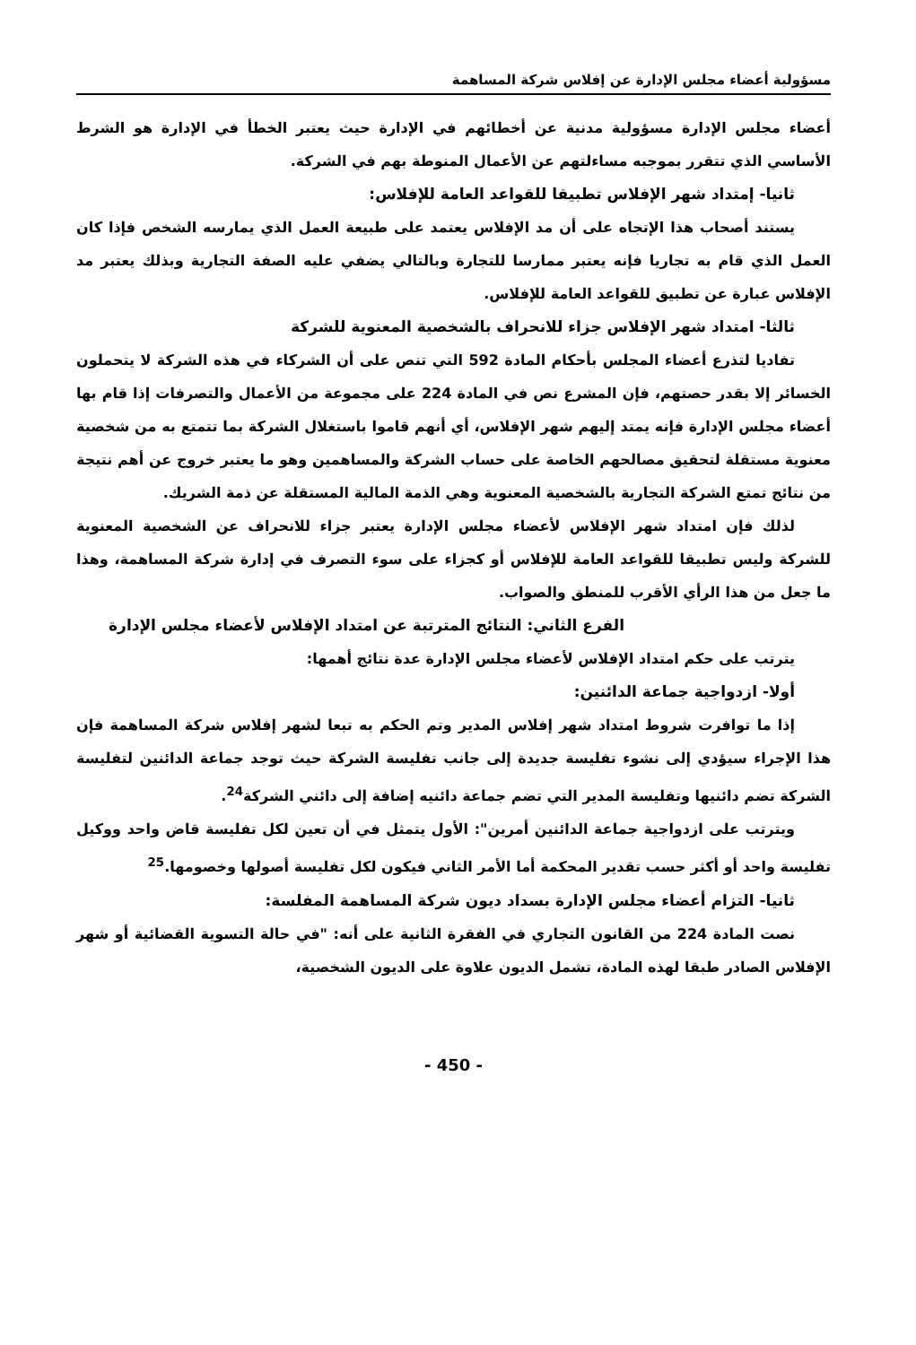مسؤولية أعضاء مجلس الإدارة عن إفلاس شركة المساهمة
أعضاء مجلس الإدارة مسؤولية مدنية عن أخطائهم في الإدارة حيث يعتبر الخطأ في الإدارة هو الشرط الأساسي الذي تتقرر بموجبه مساءلتهم عن الأعمال المنوطة بهم في الشركة.
ثانيا- إمتداد شهر الإفلاس تطبيقا للقواعد العامة للإفلاس:
يستند أصحاب هذا الإتجاه على أن مد الإفلاس يعتمد على طبيعة العمل الذي يمارسه الشخص فإذا كان العمل الذي قام به تجاريا فإنه يعتبر ممارسا للتجارة وبالتالي يضفي عليه الصفة التجارية وبذلك يعتبر مد الإفلاس عبارة عن تطبيق للقواعد العامة للإفلاس.
ثالثا- امتداد شهر الإفلاس جزاء للانحراف بالشخصية المعنوية للشركة
تفاديا لتذرع أعضاء المجلس بأحكام المادة 592 التي تنص على أن الشركاء في هذه الشركة لا يتحملون الخسائر إلا بقدر حصتهم، فإن المشرع نص في المادة 224 على مجموعة من الأعمال والتصرفات إذا قام بها أعضاء مجلس الإدارة فإنه يمتد إليهم شهر الإفلاس، أي أنهم قاموا باستغلال الشركة بما تتمتع به من شخصية معنوية مستقلة لتحقيق مصالحهم الخاصة على حساب الشركة والمساهمين وهو ما يعتبر خروج عن أهم نتيجة من نتائج تمتع الشركة التجارية بالشخصية المعنوية وهي الذمة المالية المستقلة عن ذمة الشريك.
لذلك فإن امتداد شهر الإفلاس لأعضاء مجلس الإدارة يعتبر جزاء للانحراف عن الشخصية المعنوية للشركة وليس تطبيقا للقواعد العامة للإفلاس أو كجزاء على سوء التصرف في إدارة شركة المساهمة، وهذا ما جعل من هذا الرأي الأقرب للمنطق والصواب.
الفرع الثاني: النتائج المترتبة عن امتداد الإفلاس لأعضاء مجلس الإدارة
يترتب على حكم امتداد الإفلاس لأعضاء مجلس الإدارة عدة نتائج أهمها:
أولا- ازدواجية جماعة الدائنين:
إذا ما توافرت شروط امتداد شهر إفلاس المدير وتم الحكم به تبعا لشهر إفلاس شركة المساهمة فإن هذا الإجراء سيؤدي إلى نشوء تفليسة جديدة إلى جانب تفليسة الشركة حيث توجد جماعة الدائنين لتفليسة الشركة تضم دائنيها وتفليسة المدير التي تضم جماعة دائنيه إضافة إلى دائني الشركة<sup>24</sup>.
ويترتب على ازدواجية جماعة الدائنين أمرين": الأول يتمثل في أن تعين لكل تفليسة قاض واحد ووكيل تفليسة واحد أو أكثر حسب تقدير المحكمة أما الأمر الثاني فيكون لكل تفليسة أصولها وخصومها.<sup>25</sup>
ثانيا- التزام أعضاء مجلس الإدارة بسداد ديون شركة المساهمة المفلسة:
نصت المادة 224 من القانون التجاري في الفقرة الثانية على أنه: "في حالة التسوية القضائية أو شهر الإفلاس الصادر طبقا لهذه المادة، تشمل الديون علاوة على الديون الشخصية،
- 450 -